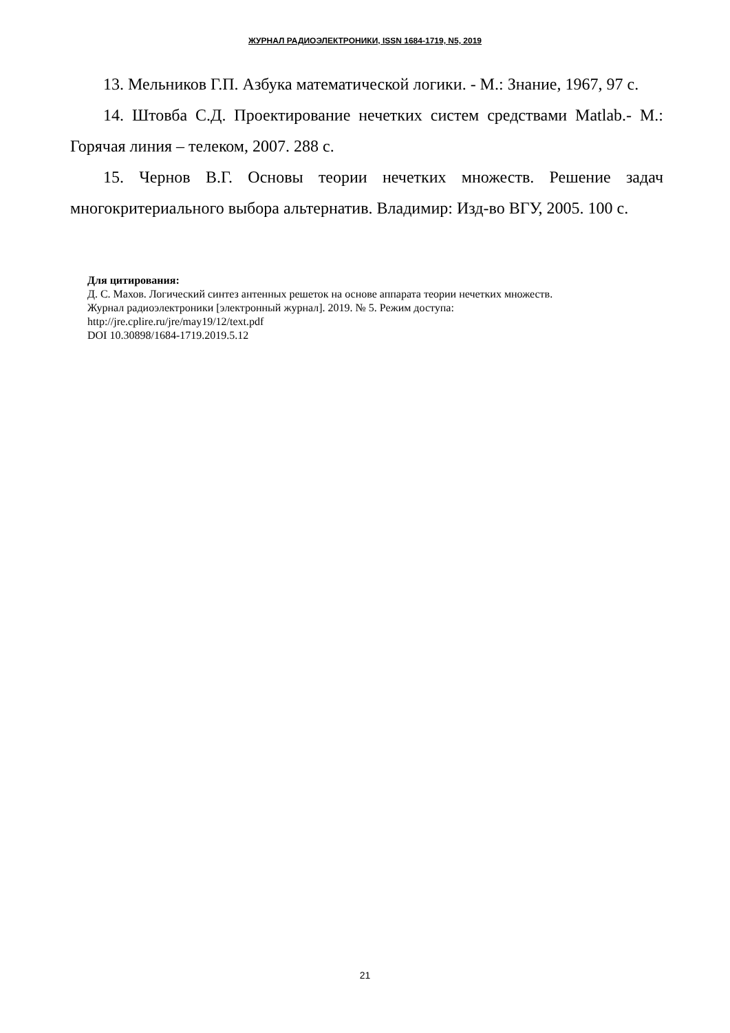ЖУРНАЛ РАДИОЭЛЕКТРОНИКИ, ISSN 1684-1719, N5, 2019
13. Мельников Г.П. Азбука математической логики. - М.: Знание, 1967, 97 с.
14. Штовба С.Д. Проектирование нечетких систем средствами Matlab.- М.: Горячая линия – телеком, 2007. 288 с.
15. Чернов В.Г. Основы теории нечетких множеств. Решение задач многокритериального выбора альтернатив. Владимир: Изд-во ВГУ, 2005. 100 с.
Для цитирования:
Д. С. Махов. Логический синтез антенных решеток на основе аппарата теории нечетких множеств.
Журнал радиоэлектроники [электронный журнал]. 2019. № 5. Режим доступа:
http://jre.cplire.ru/jre/may19/12/text.pdf
DOI 10.30898/1684-1719.2019.5.12
21